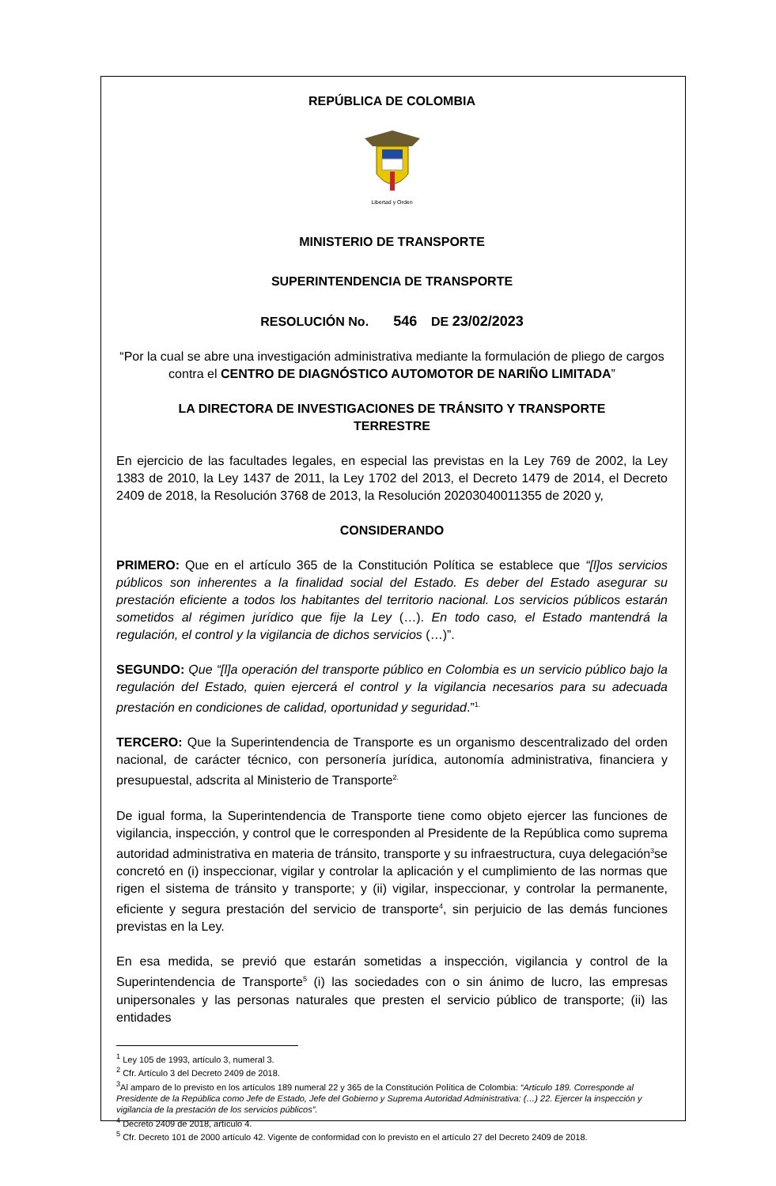REPÚBLICA DE COLOMBIA
Libertad y Orden
MINISTERIO DE TRANSPORTE
SUPERINTENDENCIA DE TRANSPORTE
RESOLUCIÓN No. 546 DE 23/02/2023
“Por la cual se abre una investigación administrativa mediante la formulación de pliego de cargos contra el CENTRO DE DIAGNÓSTICO AUTOMOTOR DE NARIÑO LIMITADA”
LA DIRECTORA DE INVESTIGACIONES DE TRÁNSITO Y TRANSPORTE
TERRESTRE
En ejercicio de las facultades legales, en especial las previstas en la Ley 769 de 2002, la Ley 1383 de 2010, la Ley 1437 de 2011, la Ley 1702 del 2013, el Decreto 1479 de 2014, el Decreto 2409 de 2018, la Resolución 3768 de 2013, la Resolución 20203040011355 de 2020 y,
CONSIDERANDO
PRIMERO: Que en el artículo 365 de la Constitución Política se establece que “[l]os servicios públicos son inherentes a la finalidad social del Estado. Es deber del Estado asegurar su prestación eficiente a todos los habitantes del territorio nacional. Los servicios públicos estarán sometidos al régimen jurídico que fije la Ley (…). En todo caso, el Estado mantendrá la regulación, el control y la vigilancia de dichos servicios (…)”.
SEGUNDO: Que “[l]a operación del transporte público en Colombia es un servicio público bajo la regulación del Estado, quien ejercerá el control y la vigilancia necesarios para su adecuada prestación en condiciones de calidad, oportunidad y seguridad.”<sup>1.</sup>
TERCERO: Que la Superintendencia de Transporte es un organismo descentralizado del orden nacional, de carácter técnico, con personería jurídica, autonomía administrativa, financiera y presupuestal, adscrita al Ministerio de Transporte<sup>2.</sup>
De igual forma, la Superintendencia de Transporte tiene como objeto ejercer las funciones de vigilancia, inspección, y control que le corresponden al Presidente de la República como suprema autoridad administrativa en materia de tránsito, transporte y su infraestructura, cuya delegación<sup>3</sup>se concretó en (i) inspeccionar, vigilar y controlar la aplicación y el cumplimiento de las normas que rigen el sistema de tránsito y transporte; y (ii) vigilar, inspeccionar, y controlar la permanente, eficiente y segura prestación del servicio de transporte<sup>4</sup>, sin perjuicio de las demás funciones previstas en la Ley.
En esa medida, se previó que estarán sometidas a inspección, vigilancia y control de la Superintendencia de Transporte<sup>5</sup> (i) las sociedades con o sin ánimo de lucro, las empresas unipersonales y las personas naturales que presten el servicio público de transporte; (ii) las entidades
<sup>1</sup> Ley 105 de 1993, artículo 3, numeral 3.
<sup>2</sup> Cfr. Artículo 3 del Decreto 2409 de 2018.
<sup>3</sup> Al amparo de lo previsto en los artículos 189 numeral 22 y 365 de la Constitución Política de Colombia: “Articulo 189. Corresponde al Presidente de la República como Jefe de Estado, Jefe del Gobierno y Suprema Autoridad Administrativa: (…) 22. Ejercer la inspección y vigilancia de la prestación de los servicios públicos”.
<sup>4</sup> Decreto 2409 de 2018, artículo 4.
<sup>5</sup> Cfr. Decreto 101 de 2000 artículo 42. Vigente de conformidad con lo previsto en el artículo 27 del Decreto 2409 de 2018.